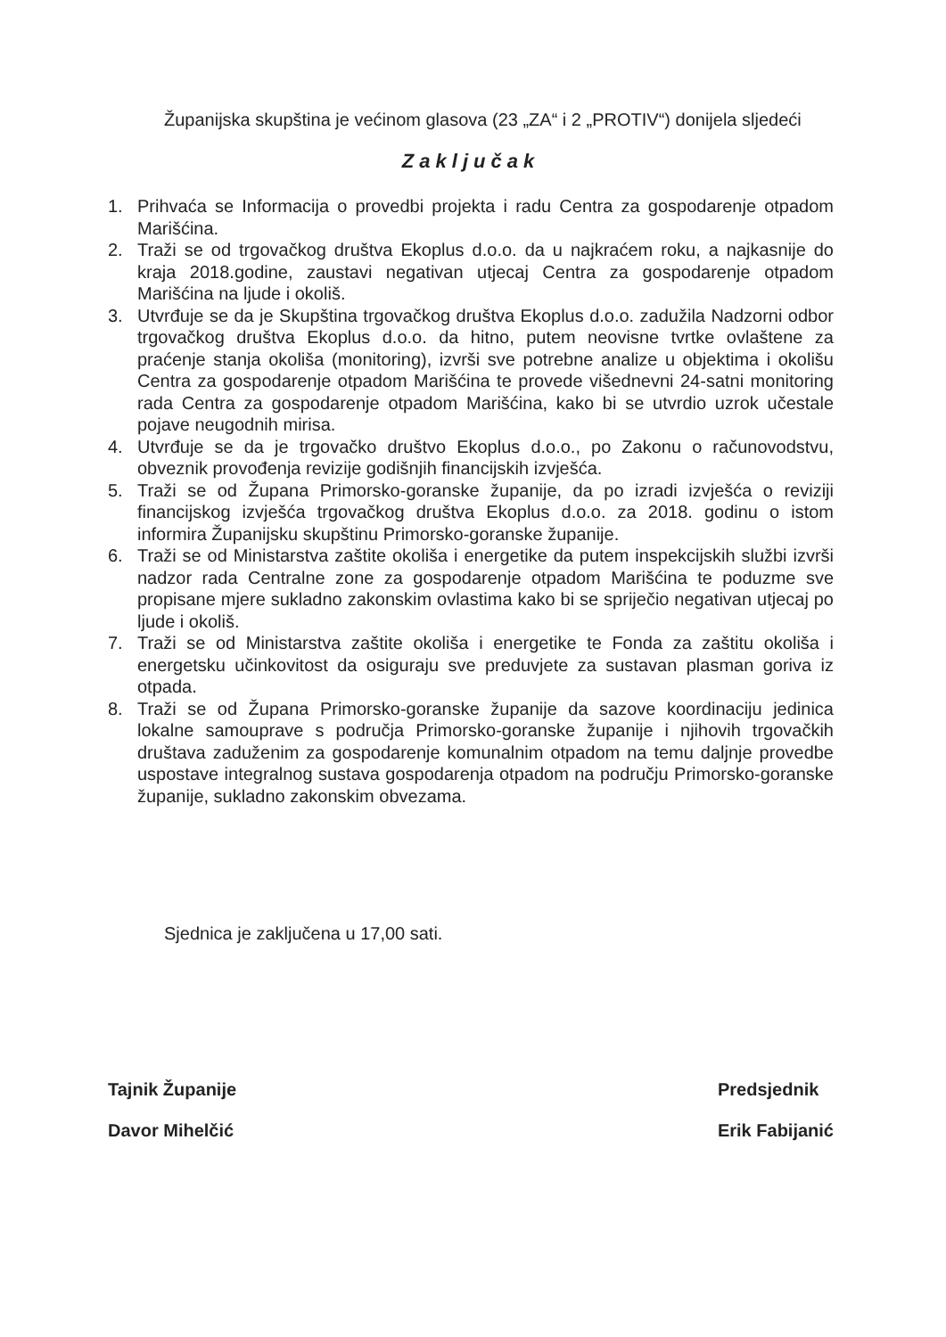Županijska skupština je većinom glasova (23 „ZA“ i 2 „PROTIV“) donijela sljedeći
Zaključak
1. Prihvaća se Informacija o provedbi projekta i radu Centra za gospodarenje otpadom Marišćina.
2. Traži se od trgovačkog društva Ekoplus d.o.o. da u najkraćem roku, a najkasnije do kraja 2018.godine, zaustavi negativan utjecaj Centra za gospodarenje otpadom Marišćina na ljude i okoliš.
3. Utvrđuje se da je Skupština trgovačkog društva Ekoplus d.o.o. zadužila Nadzorni odbor trgovačkog društva Ekoplus d.o.o. da hitno, putem neovisne tvrtke ovlaštene za praćenje stanja okoliša (monitoring), izvrši sve potrebne analize u objektima i okolišu Centra za gospodarenje otpadom Marišćina te provede višednevni 24-satni monitoring rada Centra za gospodarenje otpadom Marišćina, kako bi se utvrdio uzrok učestale pojave neugodnih mirisa.
4. Utvrđuje se da je trgovačko društvo Ekoplus d.o.o., po Zakonu o računovodstvu, obveznik provođenja revizije godišnjih financijskih izvješća.
5. Traži se od Župana Primorsko-goranske županije, da po izradi izvješća o reviziji financijskog izvješća trgovačkog društva Ekoplus d.o.o. za 2018. godinu o istom informira Županijsku skupštinu Primorsko-goranske županije.
6. Traži se od Ministarstva zaštite okoliša i energetike da putem inspekcijskih službi izvrši nadzor rada Centralne zone za gospodarenje otpadom Marišćina te poduzme sve propisane mjere sukladno zakonskim ovlastima kako bi se spriječio negativan utjecaj po ljude i okoliš.
7. Traži se od Ministarstva zaštite okoliša i energetike te Fonda za zaštitu okoliša i energetsku učinkovitost da osiguraju sve preduvjete za sustavan plasman goriva iz otpada.
8. Traži se od Župana Primorsko-goranske županije da sazove koordinaciju jedinica lokalne samouprave s područja Primorsko-goranske županije i njihovih trgovačkih društava zaduženim za gospodarenje komunalnim otpadom na temu daljnje provedbe uspostave integralnog sustava gospodarenja otpadom na području Primorsko-goranske županije, sukladno zakonskim obvezama.
Sjednica je zaključena u 17,00 sati.
Tajnik Županije
Davor Mihelčić
Predsjednik
Erik Fabijanić